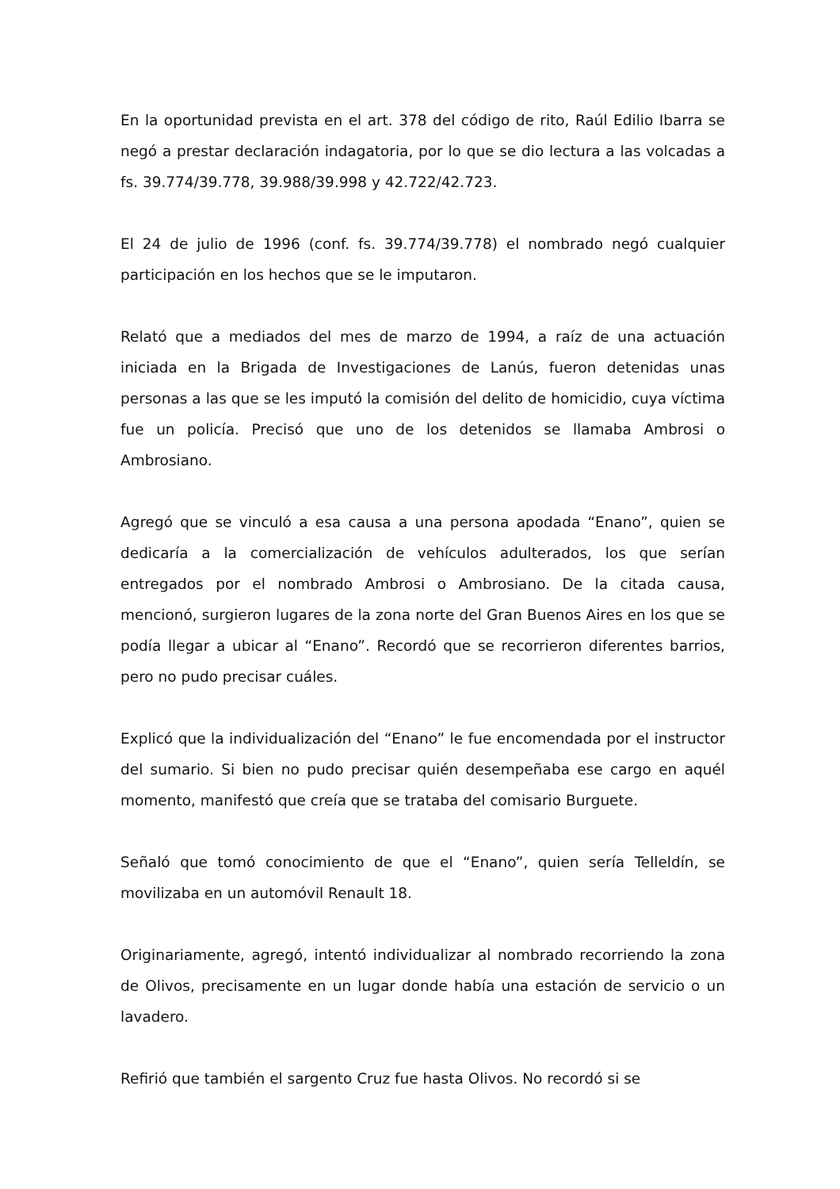En la oportunidad prevista en el art. 378 del código de rito, Raúl Edilio Ibarra se negó a prestar declaración indagatoria, por lo que se dio lectura a las volcadas a fs. 39.774/39.778, 39.988/39.998 y 42.722/42.723.
El 24 de julio de 1996 (conf. fs. 39.774/39.778) el nombrado negó cualquier participación en los hechos que se le imputaron.
Relató que a mediados del mes de marzo de 1994, a raíz de una actuación iniciada en la Brigada de Investigaciones de Lanús, fueron detenidas unas personas a las que se les imputó la comisión del delito de homicidio, cuya víctima fue un policía. Precisó que uno de los detenidos se llamaba Ambrosi o Ambrosiano.
Agregó que se vinculó a esa causa a una persona apodada “Enano”, quien se dedicaría a la comercialización de vehículos adulterados, los que serían entregados por el nombrado Ambrosi o Ambrosiano. De la citada causa, mencionó, surgieron lugares de la zona norte del Gran Buenos Aires en los que se podía llegar a ubicar al “Enano”. Recordó que se recorrieron diferentes barrios, pero no pudo precisar cuáles.
Explicó que la individualización del “Enano” le fue encomendada por el instructor del sumario. Si bien no pudo precisar quién desempeñaba ese cargo en aquél momento, manifestó que creía que se trataba del comisario Burguete.
Señaló que tomó conocimiento de que el “Enano”, quien sería Telleldín, se movilizaba en un automóvil Renault 18.
Originariamente, agregó, intentó individualizar al nombrado recorriendo la zona de Olivos, precisamente en un lugar donde había una estación de servicio o un lavadero.
Refirió que también el sargento Cruz fue hasta Olivos. No recordó si se